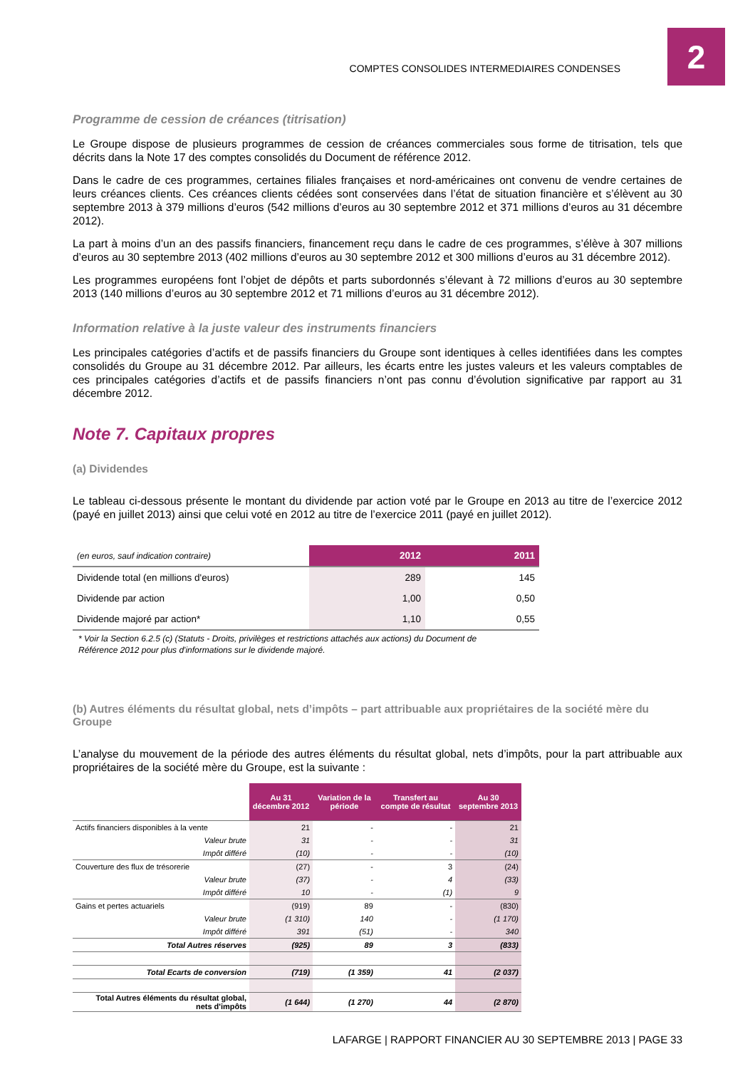COMPTES CONSOLIDES INTERMEDIAIRES CONDENSES
2
Programme de cession de créances (titrisation)
Le Groupe dispose de plusieurs programmes de cession de créances commerciales sous forme de titrisation, tels que décrits dans la Note 17 des comptes consolidés du Document de référence 2012.
Dans le cadre de ces programmes, certaines filiales françaises et nord-américaines ont convenu de vendre certaines de leurs créances clients. Ces créances clients cédées sont conservées dans l’état de situation financière et s’élèvent au 30 septembre 2013 à 379 millions d’euros (542 millions d’euros au 30 septembre 2012 et 371 millions d’euros au 31 décembre 2012).
La part à moins d’un an des passifs financiers, financement reçu dans le cadre de ces programmes, s’élève à 307 millions d’euros au 30 septembre 2013 (402 millions d’euros au 30 septembre 2012 et 300 millions d’euros au 31 décembre 2012).
Les programmes européens font l’objet de dépôts et parts subordonnés s’élevant à 72 millions d’euros au 30 septembre 2013 (140 millions d’euros au 30 septembre 2012 et 71 millions d’euros au 31 décembre 2012).
Information relative à la juste valeur des instruments financiers
Les principales catégories d’actifs et de passifs financiers du Groupe sont identiques à celles identifiées dans les comptes consolidés du Groupe au 31 décembre 2012. Par ailleurs, les écarts entre les justes valeurs et les valeurs comptables de ces principales catégories d’actifs et de passifs financiers n’ont pas connu d’évolution significative par rapport au 31 décembre 2012.
Note 7. Capitaux propres
(a) Dividendes
Le tableau ci-dessous présente le montant du dividende par action voté par le Groupe en 2013 au titre de l’exercice 2012 (payé en juillet 2013) ainsi que celui voté en 2012 au titre de l’exercice 2011 (payé en juillet 2012).
| (en euros, sauf indication contraire) | 2012 | 2011 |
| Dividende total (en millions d'euros) | 289 | 145 |
| Dividende par action | 1,00 | 0,50 |
| Dividende majoré par action* | 1,10 | 0,55 |
* Voir la Section 6.2.5 (c) (Statuts - Droits, privilèges et restrictions attachés aux actions) du Document de Référence 2012 pour plus d'informations sur le dividende majoré.
(b) Autres éléments du résultat global, nets d’impôts – part attribuable aux propriétaires de la société mère du Groupe
L’analyse du mouvement de la période des autres éléments du résultat global, nets d’impôts, pour la part attribuable aux propriétaires de la société mère du Groupe, est la suivante :
| | Au 31 décembre 2012 | Variation de la période | Transfert au compte de résultat | Au 30 septembre 2013 |
| Actifs financiers disponibles à la vente | 21 | - | - | 21 |
| Valeur brute | 31 | - | - | 31 |
| Impôt différé | (10) | - | - | (10) |
| Couverture des flux de trésorerie | (27) | - | 3 | (24) |
| Valeur brute | (37) | - | 4 | (33) |
| Impôt différé | 10 | - | (1) | 9 |
| Gains et pertes actuariels | (919) | 89 | - | (830) |
| Valeur brute | (1 310) | 140 | - | (1 170) |
| Impôt différé | 391 | (51) | - | 340 |
| Total Autres réserves | (925) | 89 | 3 | (833) |
| Total Ecarts de conversion | (719) | (1 359) | 41 | (2 037) |
| Total Autres éléments du résultat global, nets d'impôts | (1 644) | (1 270) | 44 | (2 870) |
LAFARGE | RAPPORT FINANCIER AU 30 SEPTEMBRE 2013 | PAGE 33